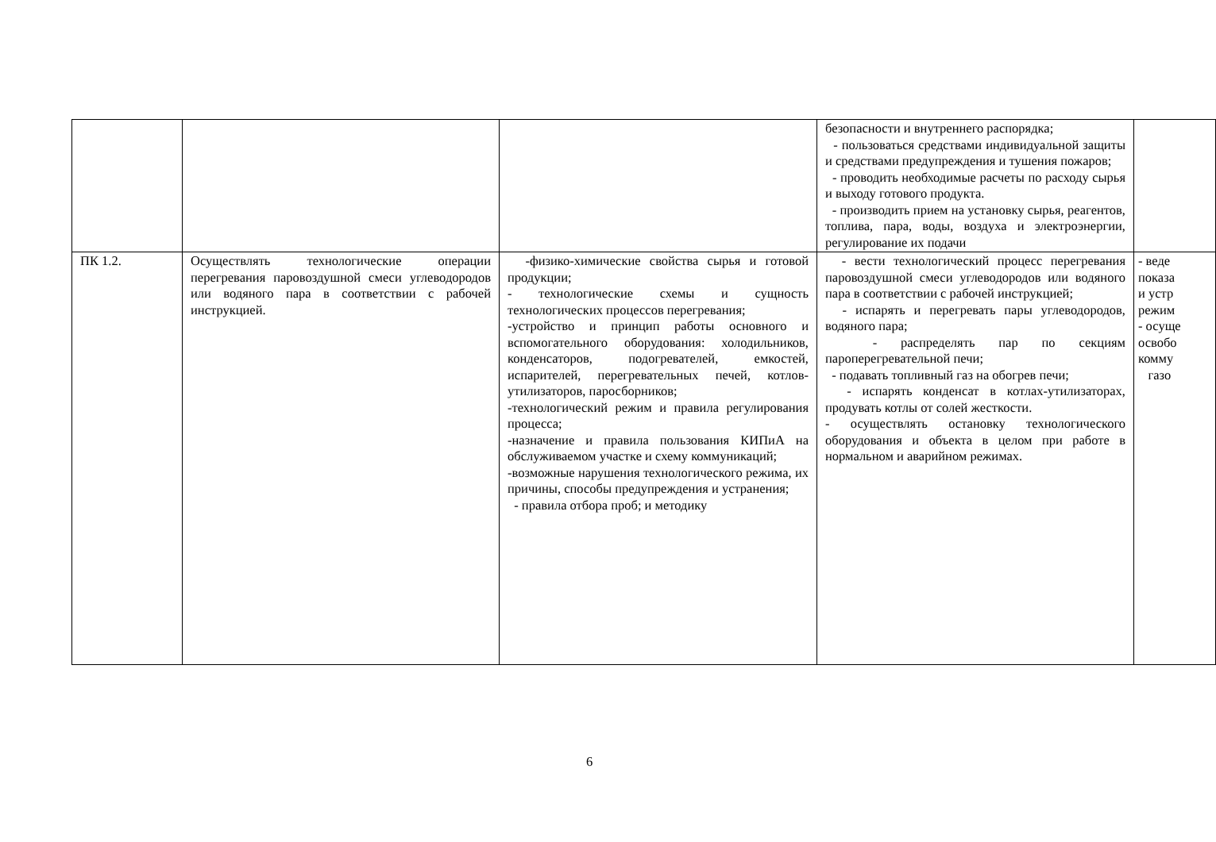| | | | безопасности и внутреннего распорядка; - пользоваться средствами индивидуальной защиты и средствами предупреждения и тушения пожаров; - проводить необходимые расчеты по расходу сырья и выходу готового продукта. - производить прием на установку сырья, реагентов, топлива, пара, воды, воздуха и электроэнергии, регулирование их подачи | |
| ПК 1.2. | Осуществлять технологические операции перегревания паровоздушной смеси углеводородов или водяного пара в соответствии с рабочей инструкцией. | -физико-химические свойства сырья и готовой продукции; - технологические схемы и сущность технологических процессов перегревания; -устройство и принцип работы основного и вспомогательного оборудования: холодильников, конденсаторов, подогревателей, емкостей, испарителей, перегревательных печей, котлов-утилизаторов, паросборников; -технологический режим и правила регулирования процесса; -назначение и правила пользования КИПиА на обслуживаемом участке и схему коммуникаций; -возможные нарушения технологического режима, их причины, способы предупреждения и устранения; - правила отбора проб; и методику | - вести технологический процесс перегревания паровоздушной смеси углеводородов или водяного пара в соответствии с рабочей инструкцией; - испарять и перегревать пары углеводородов, водяного пара; - распределять пар по секциям пароперегревательной печи; - подавать топливный газ на обогрев печи; - испарять конденсат в котлах-утилизаторах, продувать котлы от солей жесткости. - осуществлять остановку технологического оборудования и объекта в целом при работе в нормальном и аварийном режимах. | - веде показа и устр режим - осуще освобо комму газо |
6